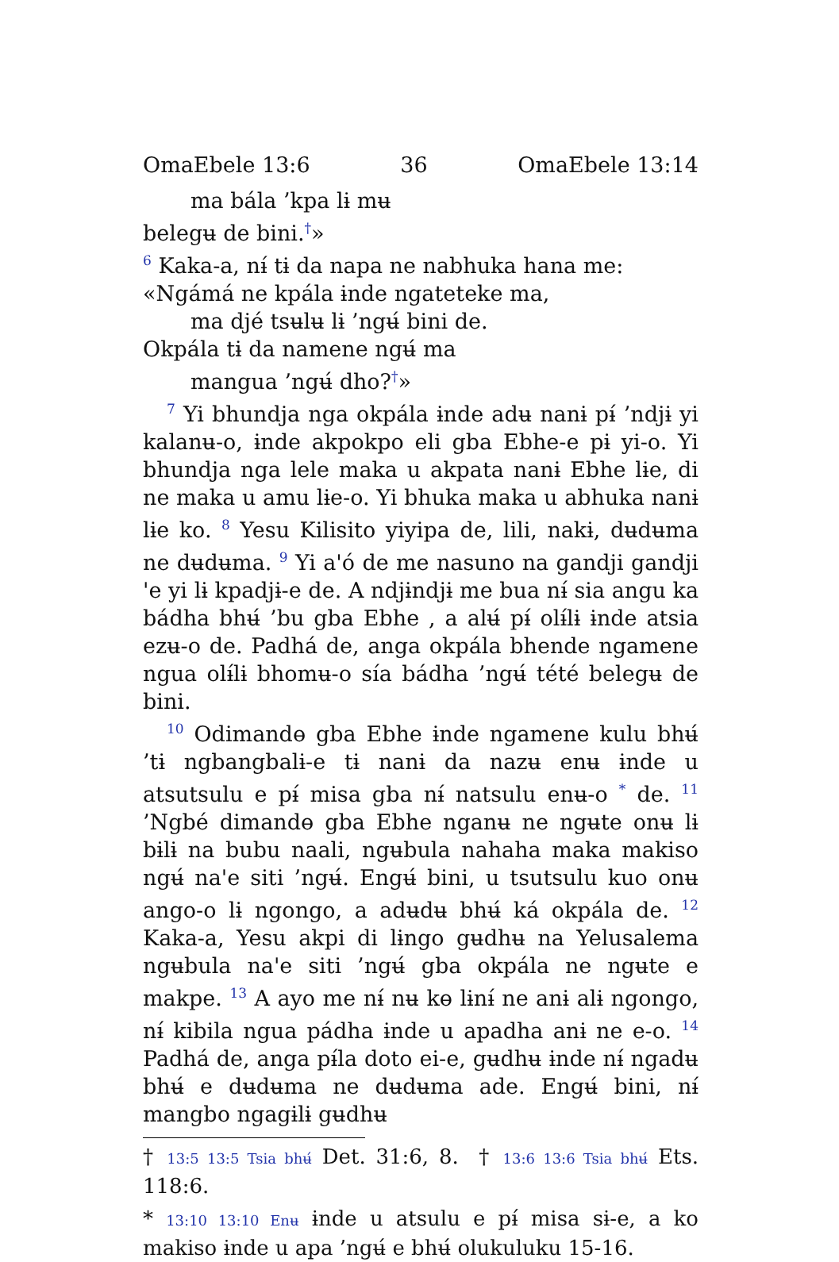OmaEbele 13:6 36 OmaEbele 13:14
ma bála ’kpa lɨ mʉ
belegʉ de bini.<sup>†</sup>»
<sup>6</sup> Kaka-a, nɨ́ tɨ da napa ne nabhuka hana me:
«Ngámá ne kpála ɨnde ngateteke ma,
ma djé tsʉlʉ lɨ ’ngʉ́ bini de.
Okpála tɨ da namene ngʉ́ ma
mangua ’ngʉ́ dho?<sup>†</sup>»
<sup>7</sup> Yi bhundja nga okpála ɨnde adʉ nanɨ pɨ́ ’ndjɨ yi kalanʉ-o, ɨnde akpokpo eli gba Ebhe-e pɨ yi-o. Yi bhundja nga lele maka u akpata nanɨ Ebhe lɨe, di ne maka u amu lɨe-o. Yi bhuka maka u abhuka nanɨ lɨe ko. <sup>8</sup> Yesu Kilisito yiyipa de, lili, nakɨ, dʉdʉma ne dʉdʉma. <sup>9</sup> Yi a'ó de me nasuno na gandji gandji 'e yi lɨ kpadjɨ-e de. A ndjɨndjɨ me bua nɨ́ sia angu ka bádha bhʉ́ ’bu gba Ebhe , a alʉ́ pɨ́ olɨ́lɨ ɨnde atsia ezʉ-o de. Padhá de, anga okpála bhende ngamene ngua olɨ́lɨ bhomʉ-o sía bádha ’ngʉ́ tété belegʉ de bini.
<sup>10</sup> Odimandɵ gba Ebhe ɨnde ngamene kulu bhʉ́ ’tɨ ngbangbalɨ-e tɨ nanɨ da nazʉ enʉ ɨnde u atsutsulu e pɨ́ misa gba nɨ́ natsulu enʉ-o <sup>*</sup> de. <sup>11</sup> ’Ngbé dimandɵ gba Ebhe nganʉ ne ngʉte onʉ lɨ bɨlɨ na bubu naali, ngʉbula nahaha maka makiso ngʉ́ na'e siti ’ngʉ́. Engʉ́ bini, u tsutsulu kuo onʉ ango-o lɨ ngongo, a adʉdʉ bhʉ́ ká okpála de. <sup>12</sup> Kaka-a, Yesu akpi di lɨngo gʉdhʉ na Yelusalema ngʉbula na'e siti ’ngʉ́ gba okpála ne ngʉte e makpe. <sup>13</sup> A ayo me nɨ́ nʉ kɵ lɨnɨ́ ne anɨ alɨ ngongo, nɨ́ kibila ngua pádha ɨnde u apadha anɨ ne e-o. <sup>14</sup> Padhá de, anga pɨ́la doto ei-e, gʉdhʉ ɨnde nɨ́ ngadʉ bhʉ́ e dʉdʉma ne dʉdʉma ade. Engʉ́ bini, nɨ́ mangbo ngagɨlɨ gʉdhʉ
† 13:5 13:5 Tsia bhʉ́ Det. 31:6, 8. † 13:6 13:6 Tsia bhʉ́ Ets. 118:6.
* 13:10 13:10 Enʉ ɨnde u atsulu e pɨ́ misa sɨ-e, a ko makiso ɨnde u apa ’ngʉ́ e bhʉ́ olukuluku 15-16.